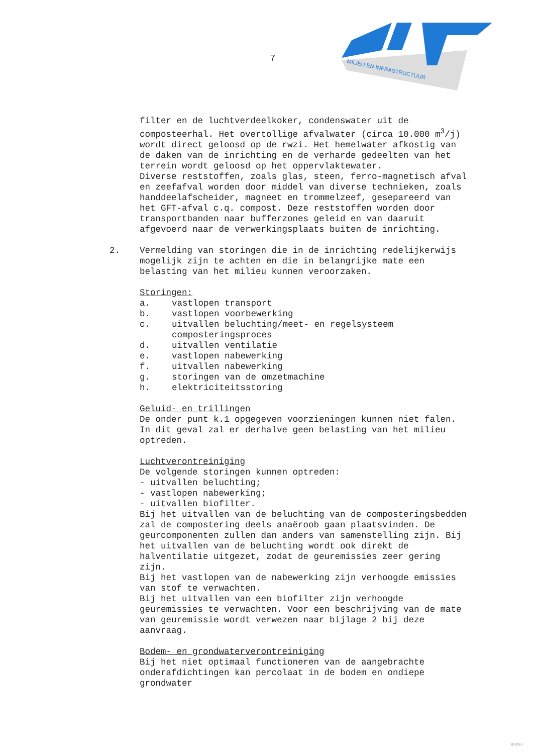7
MILIEU EN INFRASTRUCTUUR
filter en de luchtverdeelkoker, condenswater uit de composteerhal. Het overtollige afvalwater (circa 10.000 m<sup>3</sup>/j) wordt direct geloosd op de rwzi. Het hemelwater afkostig van de daken van de inrichting en de verharde gedeelten van het terrein wordt geloosd op het oppervlaktewater.
Diverse reststoffen, zoals glas, steen, ferro-magnetisch afval en zeefafval worden door middel van diverse technieken, zoals handdeelafscheider, magneet en trommelzeef, gesepareerd van het GFT-afval c.q. compost. Deze reststoffen worden door transportbanden naar bufferzones geleid en van daaruit afgevoerd naar de verwerkingsplaats buiten de inrichting.
2. Vermelding van storingen die in de inrichting redelijkerwijs mogelijk zijn te achten en die in belangrijke mate een belasting van het milieu kunnen veroorzaken.
Storingen:
a. vastlopen transport
b. vastlopen voorbewerking
c. uitvallen beluchting/meet- en regelsysteem composteringsproces
d. uitvallen ventilatie
e. vastlopen nabewerking
f. uitvallen nabewerking
g. storingen van de omzetmachine
h. elektriciteitsstoring
Geluid- en trillingen
De onder punt k.1 opgegeven voorzieningen kunnen niet falen. In dit geval zal er derhalve geen belasting van het milieu optreden.
Luchtverontreiniging
De volgende storingen kunnen optreden:
- uitvallen beluchting;
- vastlopen nabewerking;
- uitvallen biofilter.
Bij het uitvallen van de beluchting van de composteringsbedden zal de compostering deels anaëroob gaan plaatsvinden. De geurcomponenten zullen dan anders van samenstelling zijn. Bij het uitvallen van de beluchting wordt ook direkt de halventilatie uitgezet, zodat de geuremissies zeer gering zijn.
Bij het vastlopen van de nabewerking zijn verhoogde emissies van stof te verwachten.
Bij het uitvallen van een biofilter zijn verhoogde geuremissies te verwachten. Voor een beschrijving van de mate van geuremissie wordt verwezen naar bijlage 2 bij deze aanvraag.
Bodem- en grondwaterverontreiniging
Bij het niet optimaal functioneren van de aangebrachte onderafdichtingen kan percolaat in de bodem en ondiepe grondwater
81 021/1